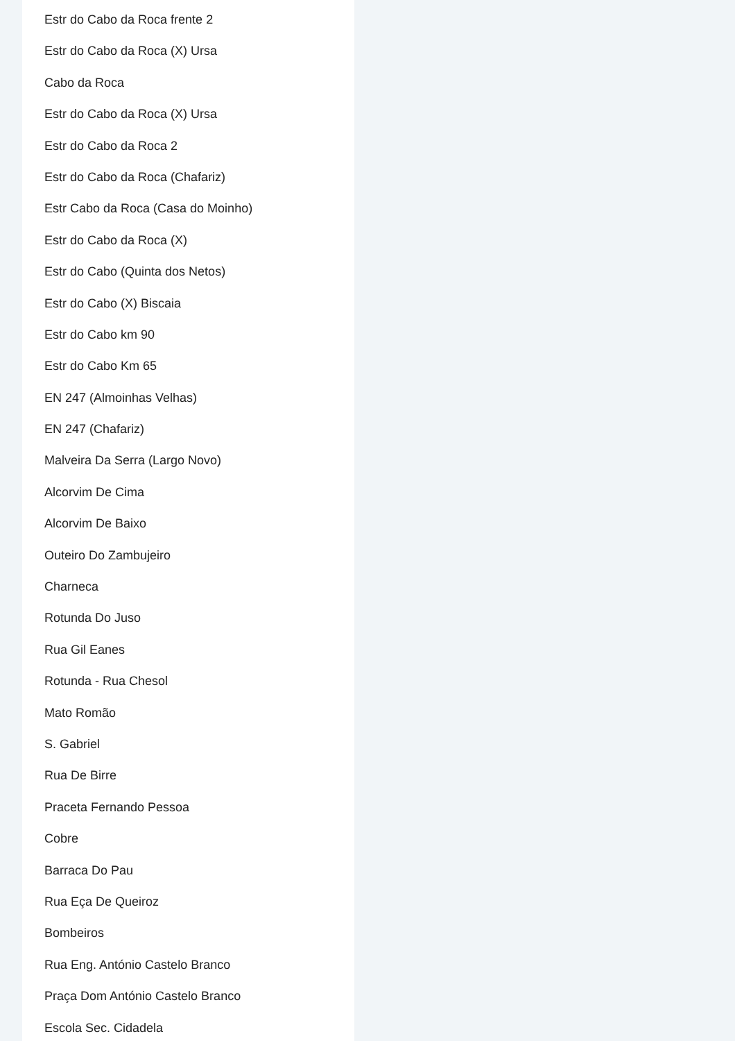Estr do Cabo da Roca frente 2
Estr do Cabo da Roca (X) Ursa
Cabo da Roca
Estr do Cabo da Roca (X) Ursa
Estr do Cabo da Roca 2
Estr do Cabo da Roca (Chafariz)
Estr Cabo da Roca (Casa do Moinho)
Estr do Cabo da Roca (X)
Estr do Cabo (Quinta dos Netos)
Estr do Cabo (X) Biscaia
Estr do Cabo km 90
Estr do Cabo Km 65
EN 247 (Almoinhas Velhas)
EN 247 (Chafariz)
Malveira Da Serra (Largo Novo)
Alcorvim De Cima
Alcorvim De Baixo
Outeiro Do Zambujeiro
Charneca
Rotunda Do Juso
Rua Gil Eanes
Rotunda - Rua Chesol
Mato Romão
S. Gabriel
Rua De Birre
Praceta Fernando Pessoa
Cobre
Barraca Do Pau
Rua Eça De Queiroz
Bombeiros
Rua Eng. António Castelo Branco
Praça Dom António Castelo Branco
Escola Sec. Cidadela